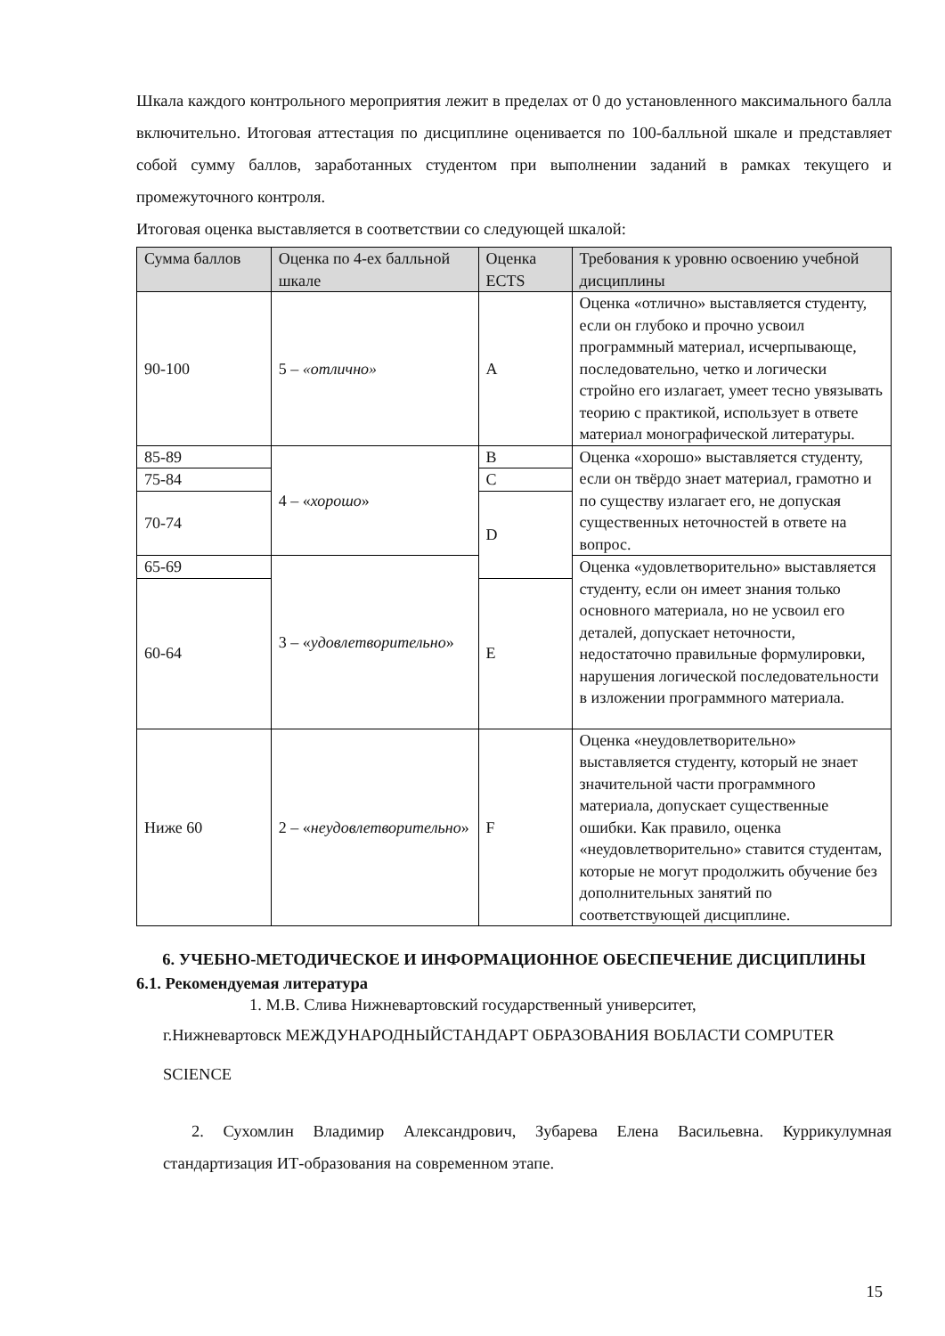Шкала каждого контрольного мероприятия лежит в пределах от 0 до установленного максимального балла включительно. Итоговая аттестация по дисциплине оценивается по 100-балльной шкале и представляет собой сумму баллов, заработанных студентом при выполнении заданий в рамках текущего и промежуточного контроля.
Итоговая оценка выставляется в соответствии со следующей шкалой:
| Сумма баллов | Оценка по 4-ех балльной шкале | Оценка ECTS | Требования к уровню освоению учебной дисциплины |
| --- | --- | --- | --- |
| 90-100 | 5 – «отлично» | A | Оценка «отлично» выставляется студенту, если он глубоко и прочно усвоил программный материал, исчерпывающе, последовательно, четко и логически стройно его излагает, умеет тесно увязывать теорию с практикой, использует в ответе материал монографической литературы. |
| 85-89 | 4 – « хорошо » | B | Оценка «хорошо» выставляется студенту, если он твёрдо знает материал, грамотно и по существу излагает его, не допуская существенных неточностей в ответе на вопрос. |
| 75-84 | | C | |
| 70-74 | | D | |
| 65-69 | 3 – « удовлетворительно » | | Оценка «удовлетворительно» выставляется студенту, если он имеет знания только основного материала, но не усвоил его деталей, допускает неточности, недостаточно правильные формулировки, нарушения логической последовательности в изложении программного материала. |
| 60-64 | | E | |
| Ниже 60 | 2 – « неудовлетворительно » | F | Оценка «неудовлетворительно» выставляется студенту, который не знает значительной части программного материала, допускает существенные ошибки. Как правило, оценка «неудовлетворительно» ставится студентам, которые не могут продолжить обучение без дополнительных занятий по соответствующей дисциплине. |
6. УЧЕБНО-МЕТОДИЧЕСКОЕ И ИНФОРМАЦИОННОЕ ОБЕСПЕЧЕНИЕ ДИСЦИПЛИНЫ
6.1. Рекомендуемая литература
1. М.В. Слива Нижневартовский государственный университет,
г.Нижневартовск МЕЖДУНАРОДНЫЙСТАНДАРТ ОБРАЗОВАНИЯ ВОБЛАСТИ COMPUTER SCIENCE
2. Сухомлин Владимир Александрович, Зубарева Елена Васильевна. Куррикулумная стандартизация ИТ-образования на современном этапе.
15